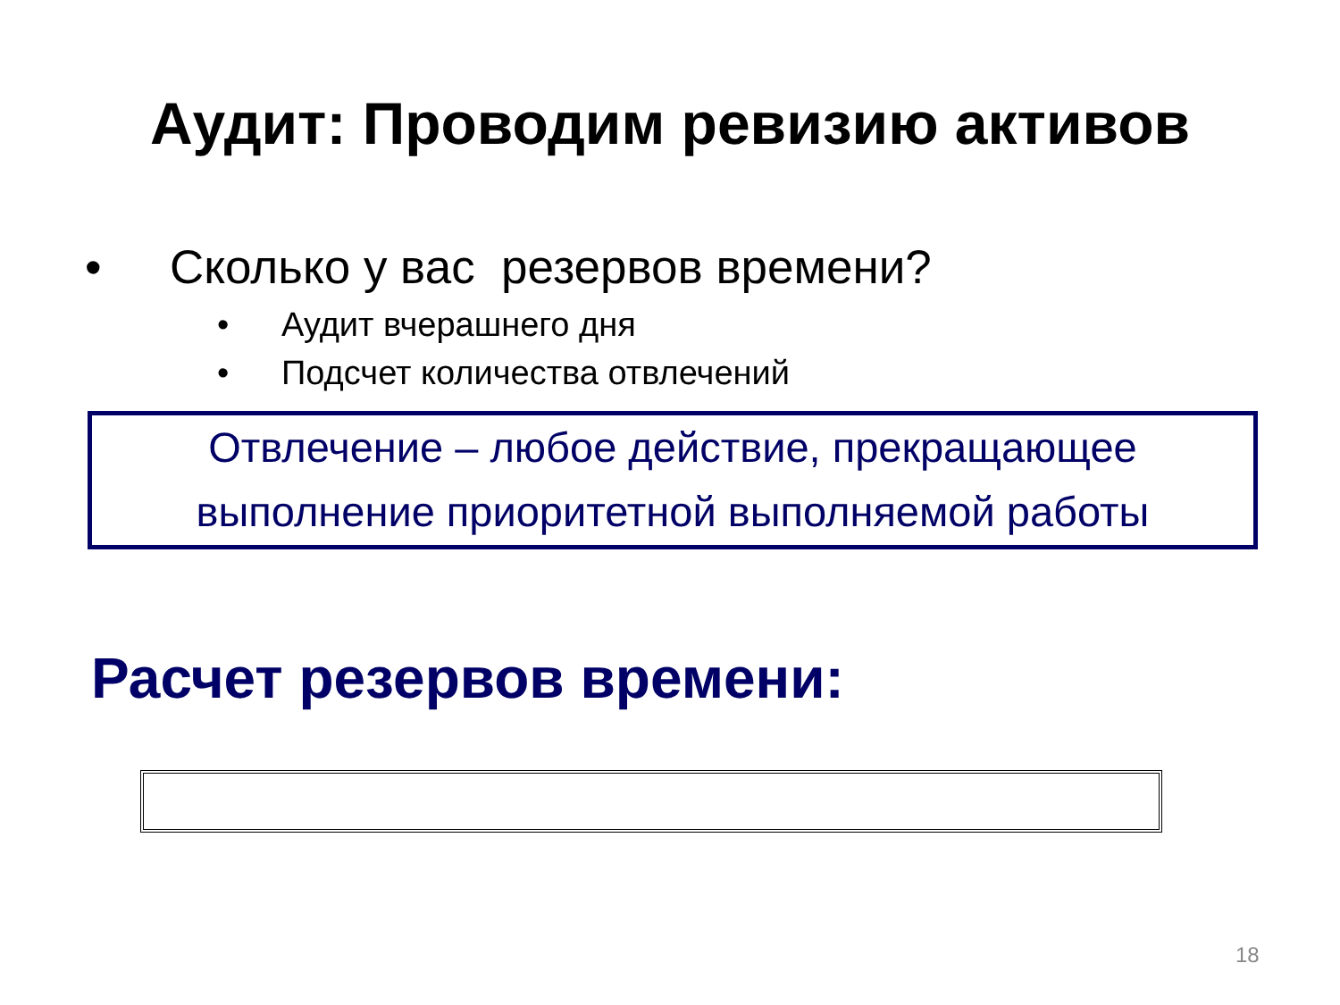Аудит: Проводим ревизию активов
• Сколько у вас резервов времени?
• Аудит вчерашнего дня
• Подсчет количества отвлечений
Отвлечение – любое действие, прекращающее
выполнение приоритетной выполняемой работы
Расчет резервов времени:
18